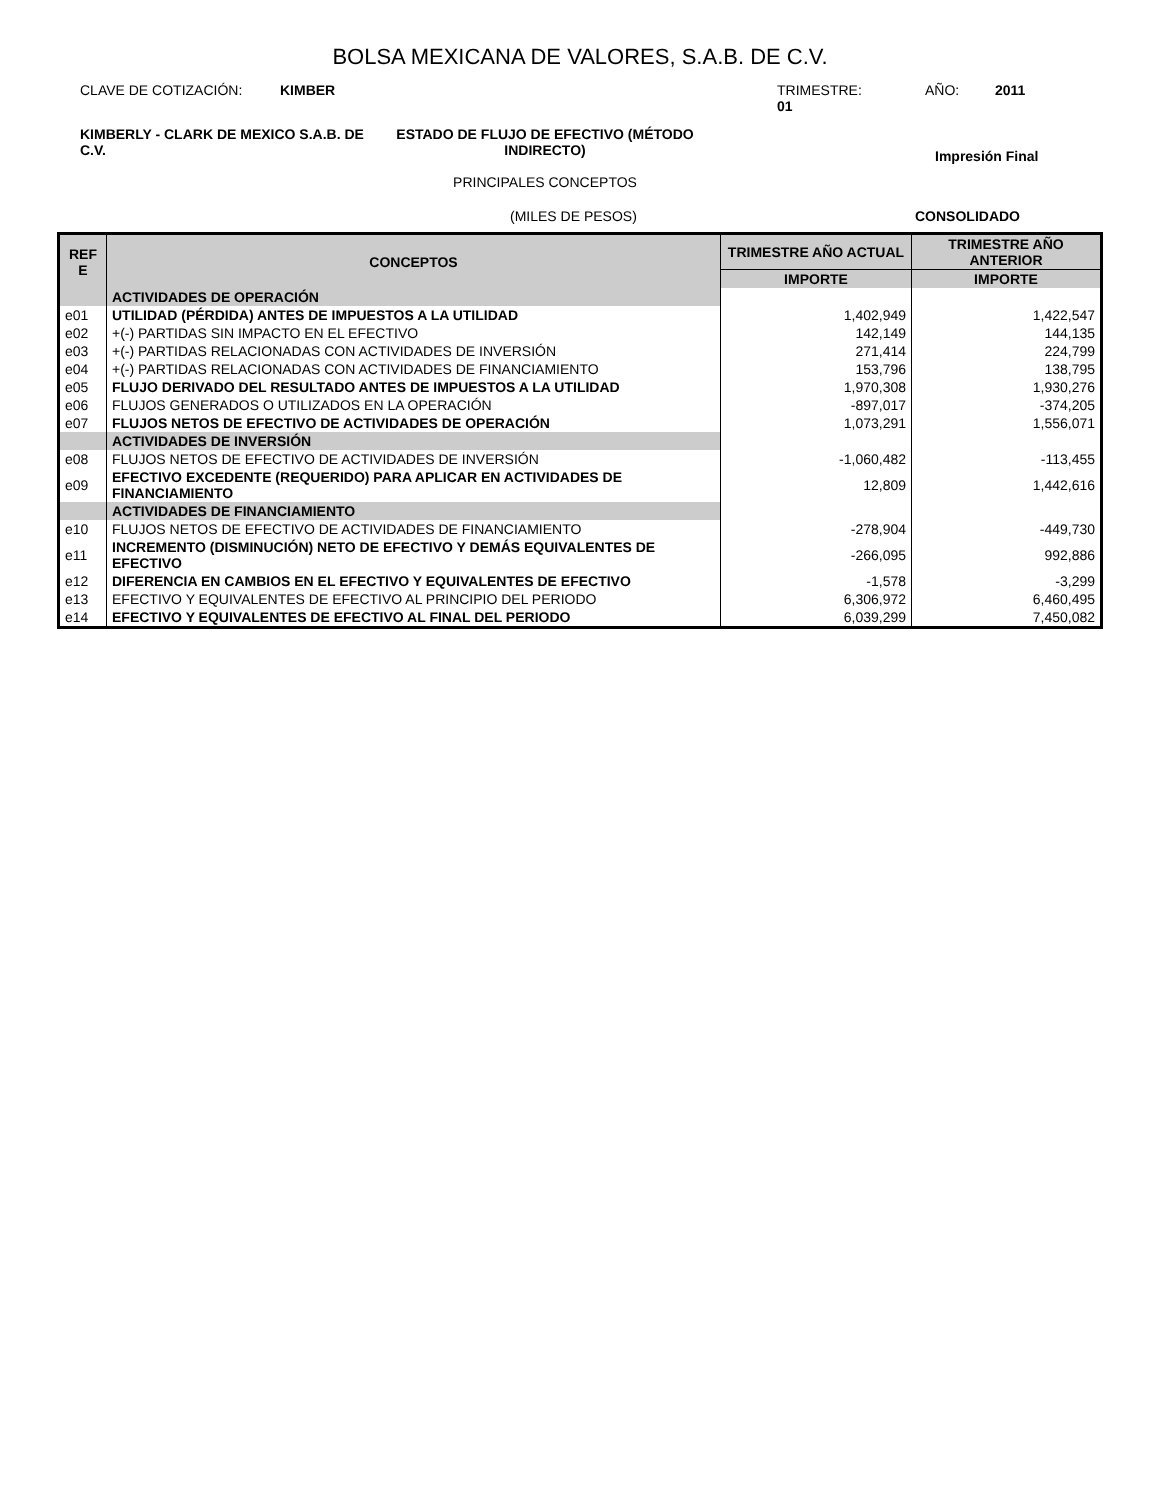BOLSA MEXICANA DE VALORES, S.A.B. DE C.V.
CLAVE DE COTIZACIÓN: KIMBER TRIMESTRE: 01
AÑO: 2011
KIMBERLY - CLARK DE MEXICO S.A.B. DE C.V.
ESTADO DE FLUJO DE EFECTIVO (MÉTODO INDIRECTO)
PRINCIPALES CONCEPTOS
Impresión Final
(MILES DE PESOS) CONSOLIDADO
| REF E | CONCEPTOS | TRIMESTRE AÑO ACTUAL | TRIMESTRE AÑO ANTERIOR |
| --- | --- | --- | --- |
| | | IMPORTE | IMPORTE |
| | ACTIVIDADES DE OPERACIÓN | | |
| e01 | UTILIDAD (PÉRDIDA) ANTES DE IMPUESTOS A LA UTILIDAD | 1,402,949 | 1,422,547 |
| e02 | +(-) PARTIDAS SIN IMPACTO EN EL EFECTIVO | 142,149 | 144,135 |
| e03 | +(-) PARTIDAS RELACIONADAS CON ACTIVIDADES DE INVERSIÓN | 271,414 | 224,799 |
| e04 | +(-) PARTIDAS RELACIONADAS CON ACTIVIDADES DE FINANCIAMIENTO | 153,796 | 138,795 |
| e05 | FLUJO DERIVADO DEL RESULTADO ANTES DE IMPUESTOS A LA UTILIDAD | 1,970,308 | 1,930,276 |
| e06 | FLUJOS GENERADOS O UTILIZADOS EN LA OPERACIÓN | -897,017 | -374,205 |
| e07 | FLUJOS NETOS DE EFECTIVO DE ACTIVIDADES DE OPERACIÓN | 1,073,291 | 1,556,071 |
| | ACTIVIDADES DE INVERSIÓN | | |
| e08 | FLUJOS NETOS DE EFECTIVO DE ACTIVIDADES DE INVERSIÓN | -1,060,482 | -113,455 |
| e09 | EFECTIVO EXCEDENTE (REQUERIDO) PARA APLICAR EN ACTIVIDADES DE FINANCIAMIENTO | 12,809 | 1,442,616 |
| | ACTIVIDADES DE FINANCIAMIENTO | | |
| e10 | FLUJOS NETOS DE EFECTIVO DE ACTIVIDADES DE FINANCIAMIENTO | -278,904 | -449,730 |
| e11 | INCREMENTO (DISMINUCIÓN) NETO DE EFECTIVO Y DEMÁS EQUIVALENTES DE EFECTIVO | -266,095 | 992,886 |
| e12 | DIFERENCIA EN CAMBIOS EN EL EFECTIVO Y EQUIVALENTES DE EFECTIVO | -1,578 | -3,299 |
| e13 | EFECTIVO Y EQUIVALENTES DE EFECTIVO AL PRINCIPIO DEL PERIODO | 6,306,972 | 6,460,495 |
| e14 | EFECTIVO Y EQUIVALENTES DE EFECTIVO AL FINAL DEL PERIODO | 6,039,299 | 7,450,082 |